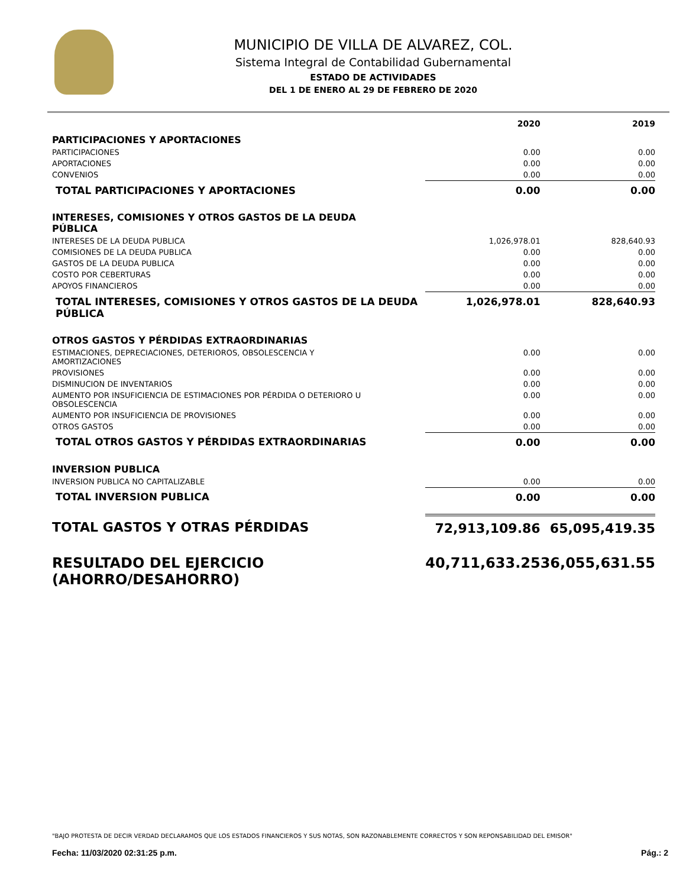MUNICIPIO DE VILLA DE ALVAREZ, COL.
Sistema Integral de Contabilidad Gubernamental
ESTADO DE ACTIVIDADES
DEL 1 DE ENERO AL 29 DE FEBRERO DE 2020
| | 2020 | 2019 |
| --- | --- | --- |
| PARTICIPACIONES Y APORTACIONES | | |
| PARTICIPACIONES | 0.00 | 0.00 |
| APORTACIONES | 0.00 | 0.00 |
| CONVENIOS | 0.00 | 0.00 |
| TOTAL PARTICIPACIONES Y APORTACIONES | 0.00 | 0.00 |
| INTERESES, COMISIONES Y OTROS GASTOS DE LA DEUDA PÚBLICA | | |
| INTERESES DE LA DEUDA PUBLICA | 1,026,978.01 | 828,640.93 |
| COMISIONES DE LA DEUDA PUBLICA | 0.00 | 0.00 |
| GASTOS DE LA DEUDA PUBLICA | 0.00 | 0.00 |
| COSTO POR CEBERTURAS | 0.00 | 0.00 |
| APOYOS FINANCIEROS | 0.00 | 0.00 |
| TOTAL INTERESES, COMISIONES Y OTROS GASTOS DE LA DEUDA PÚBLICA | 1,026,978.01 | 828,640.93 |
| OTROS GASTOS Y PÉRDIDAS EXTRAORDINARIAS | | |
| ESTIMACIONES, DEPRECIACIONES, DETERIOROS, OBSOLESCENCIA Y AMORTIZACIONES | 0.00 | 0.00 |
| PROVISIONES | 0.00 | 0.00 |
| DISMINUCION DE INVENTARIOS | 0.00 | 0.00 |
| AUMENTO POR INSUFICIENCIA DE ESTIMACIONES POR PÉRDIDA O DETERIORO U OBSOLESCENCIA | 0.00 | 0.00 |
| AUMENTO POR INSUFICIENCIA DE PROVISIONES | 0.00 | 0.00 |
| OTROS GASTOS | 0.00 | 0.00 |
| TOTAL OTROS GASTOS Y PÉRDIDAS EXTRAORDINARIAS | 0.00 | 0.00 |
| INVERSION PUBLICA | | |
| INVERSION PUBLICA NO CAPITALIZABLE | 0.00 | 0.00 |
| TOTAL INVERSION PUBLICA | 0.00 | 0.00 |
| TOTAL GASTOS Y OTRAS PÉRDIDAS | 72,913,109.86 | 65,095,419.35 |
| RESULTADO DEL EJERCICIO (AHORRO/DESAHORRO) | 40,711,633.25 | 36,055,631.55 |
"BAJO PROTESTA DE DECIR VERDAD DECLARAMOS QUE LOS ESTADOS FINANCIEROS Y SUS NOTAS, SON RAZONABLEMENTE CORRECTOS Y SON REPONSABILIDAD DEL EMISOR"
Fecha: 11/03/2020 02:31:25 p.m. Pág.: 2